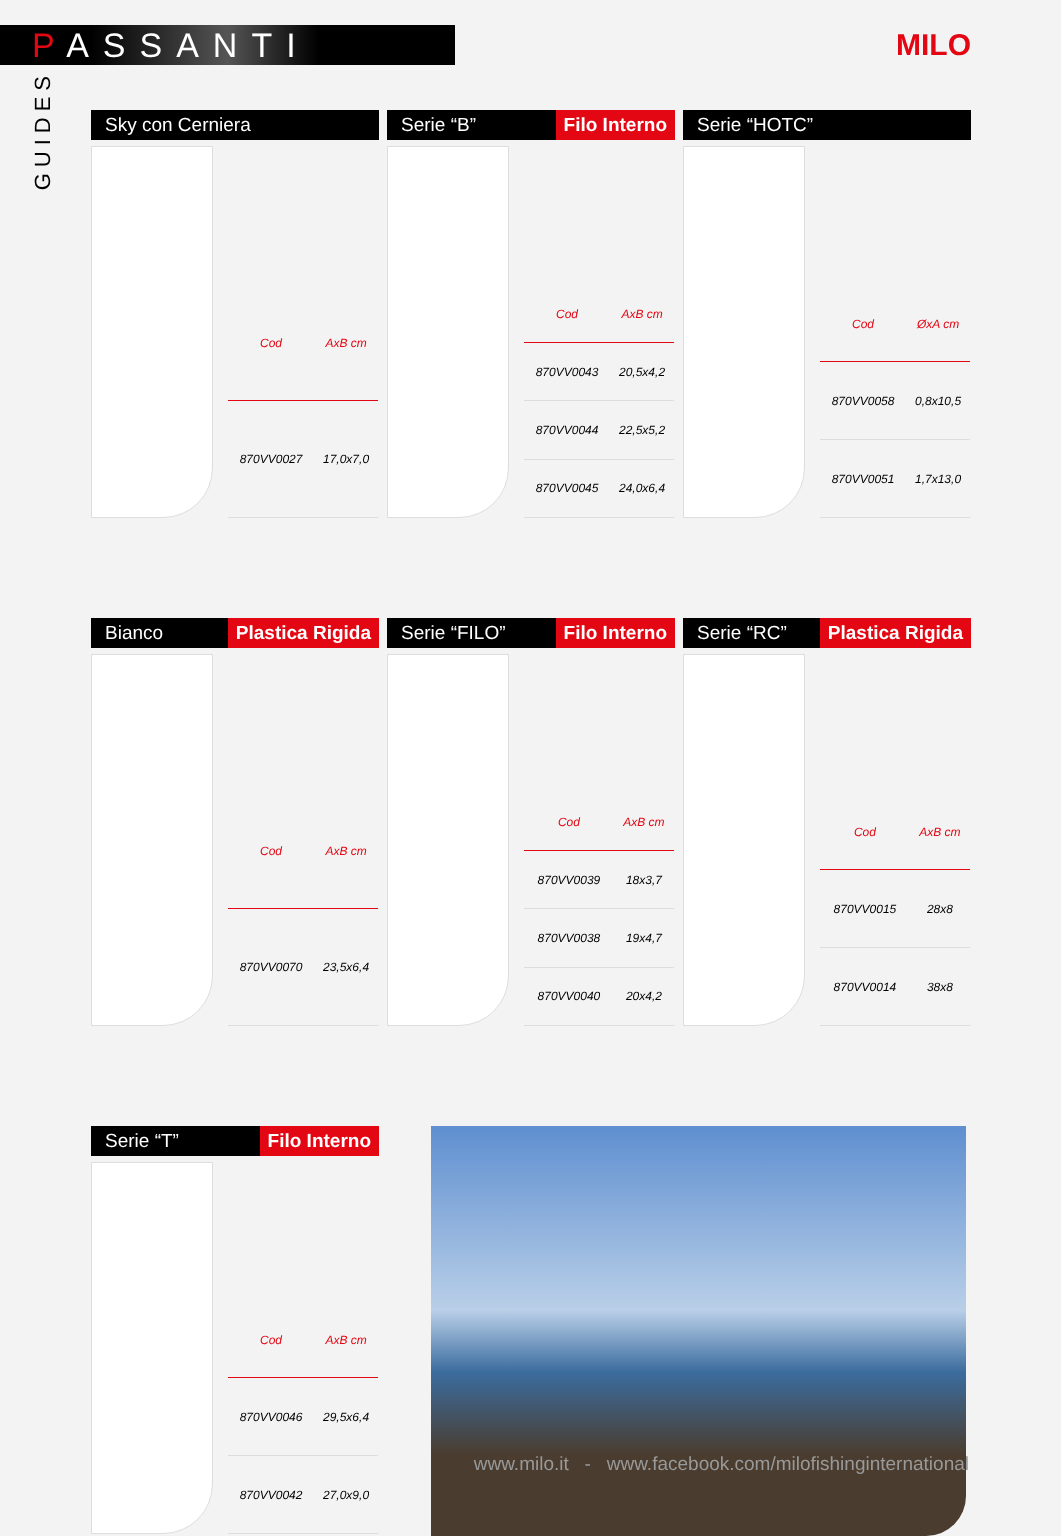PASSANTI
MILO
GUIDES
Sky con Cerniera
| Cod | AxB cm |
| --- | --- |
| 870VV0027 | 17,0x7,0 |
Serie “B” Filo Interno
| Cod | AxB cm |
| --- | --- |
| 870VV0043 | 20,5x4,2 |
| 870VV0044 | 22,5x5,2 |
| 870VV0045 | 24,0x6,4 |
Serie “HOTC”
| Cod | ØxA cm |
| --- | --- |
| 870VV0058 | 0,8x10,5 |
| 870VV0051 | 1,7x13,0 |
Bianco Plastica Rigida
| Cod | AxB cm |
| --- | --- |
| 870VV0070 | 23,5x6,4 |
Serie “FILO” Filo Interno
| Cod | AxB cm |
| --- | --- |
| 870VV0039 | 18x3,7 |
| 870VV0038 | 19x4,7 |
| 870VV0040 | 20x4,2 |
Serie “RC” Plastica Rigida
| Cod | AxB cm |
| --- | --- |
| 870VV0015 | 28x8 |
| 870VV0014 | 38x8 |
Serie “T” Filo Interno
| Cod | AxB cm |
| --- | --- |
| 870VV0046 | 29,5x6,4 |
| 870VV0042 | 27,0x9,0 |
www.milo.it - www.facebook.com/milofishinginternational